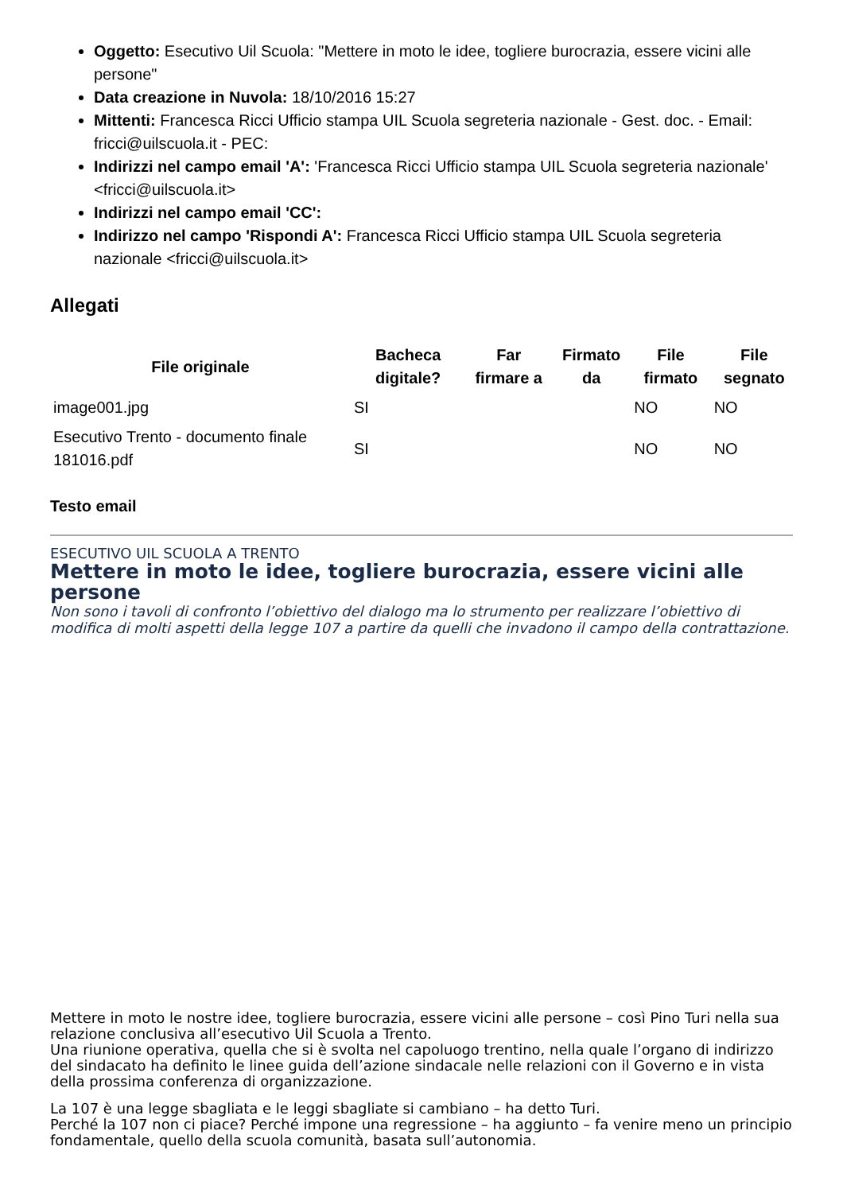Oggetto: Esecutivo Uil Scuola: "Mettere in moto le idee, togliere burocrazia, essere vicini alle persone"
Data creazione in Nuvola: 18/10/2016 15:27
Mittenti: Francesca Ricci Ufficio stampa UIL Scuola segreteria nazionale - Gest. doc. - Email: fricci@uilscuola.it - PEC:
Indirizzi nel campo email 'A': 'Francesca Ricci Ufficio stampa UIL Scuola segreteria nazionale' <fricci@uilscuola.it>
Indirizzi nel campo email 'CC':
Indirizzo nel campo 'Rispondi A': Francesca Ricci Ufficio stampa UIL Scuola segreteria nazionale <fricci@uilscuola.it>
Allegati
| File originale | Bacheca digitale? | Far firmare a | Firmato da | File firmato | File segnato |
| --- | --- | --- | --- | --- | --- |
| image001.jpg | SI | | | NO | NO |
| Esecutivo Trento - documento finale 181016.pdf | SI | | | NO | NO |
Testo email
ESECUTIVO UIL SCUOLA A TRENTO
Mettere in moto le idee, togliere burocrazia, essere vicini alle persone
Non sono i tavoli di confronto l’obiettivo del dialogo ma lo strumento per realizzare l’obiettivo di modifica di molti aspetti della legge 107 a partire da quelli che invadono il campo della contrattazione.
Mettere in moto le nostre idee, togliere burocrazia, essere vicini alle persone – così Pino Turi nella sua relazione conclusiva all’esecutivo Uil Scuola a Trento.
Una riunione operativa, quella che si è svolta nel capoluogo trentino, nella quale l’organo di indirizzo del sindacato ha definito le linee guida dell’azione sindacale nelle relazioni con il Governo e in vista della prossima conferenza di organizzazione.
La 107 è una legge sbagliata e le leggi sbagliate si cambiano – ha detto Turi.
Perché la 107 non ci piace? Perché impone una regressione – ha aggiunto – fa venire meno un principio fondamentale, quello della scuola comunità, basata sull’autonomia.